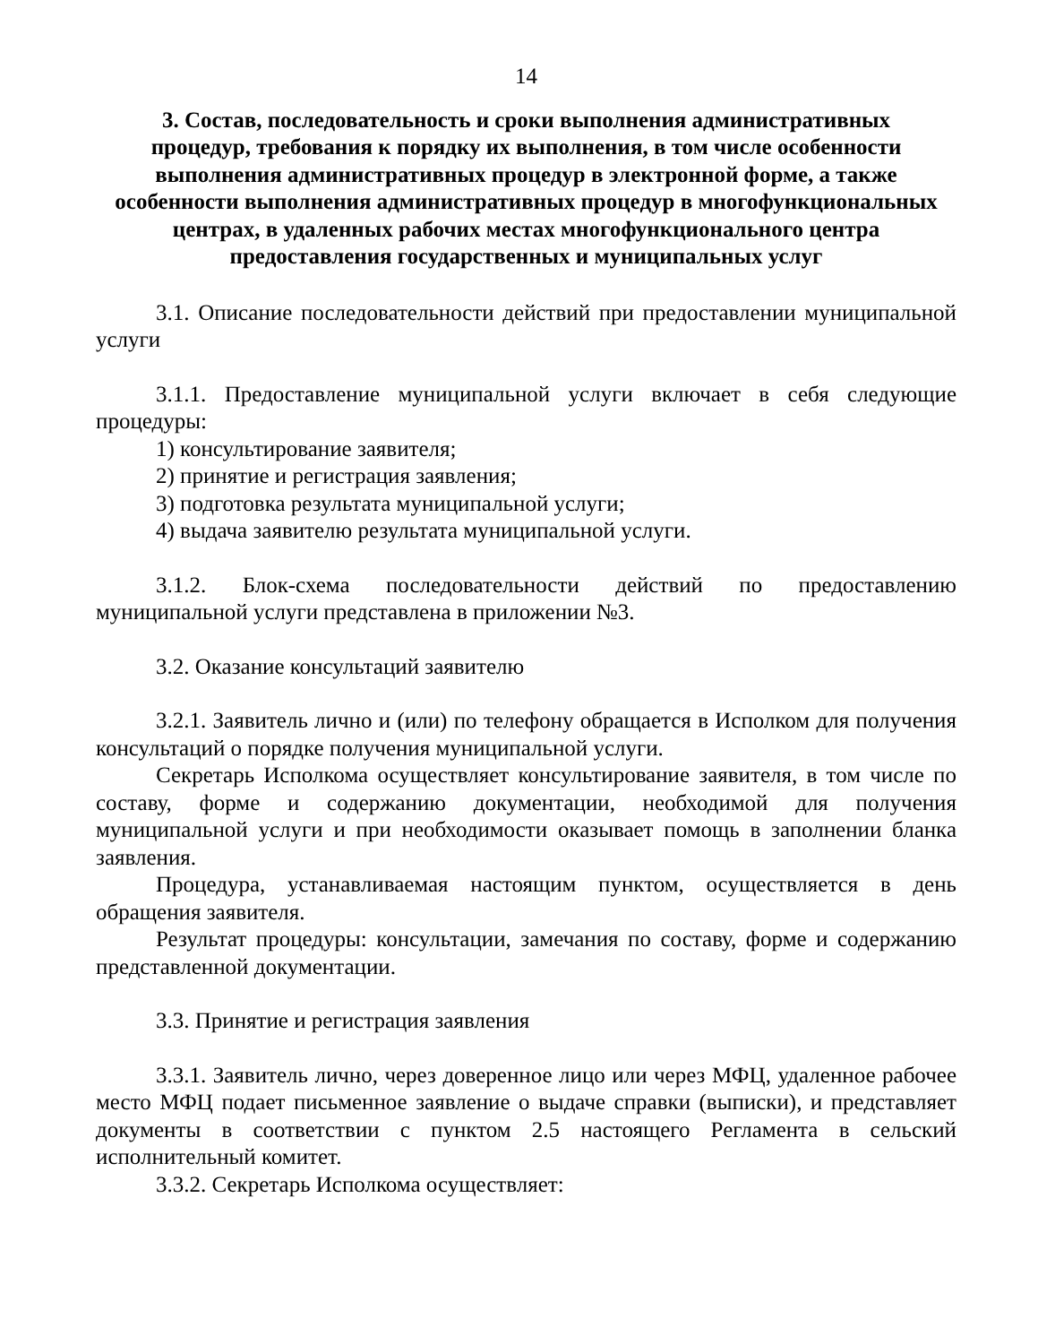14
3. Состав, последовательность и сроки выполнения административных процедур, требования к порядку их выполнения, в том числе особенности выполнения административных процедур в электронной форме, а также особенности выполнения административных процедур в многофункциональных центрах, в удаленных рабочих местах многофункционального центра предоставления государственных и муниципальных услуг
3.1. Описание последовательности действий при предоставлении муниципальной услуги
3.1.1. Предоставление муниципальной услуги включает в себя следующие процедуры:
1) консультирование заявителя;
2) принятие и регистрация заявления;
3) подготовка результата муниципальной услуги;
4) выдача заявителю результата муниципальной услуги.
3.1.2. Блок-схема последовательности действий по предоставлению муниципальной услуги представлена в приложении №3.
3.2. Оказание консультаций заявителю
3.2.1. Заявитель лично и (или) по телефону обращается в Исполком для получения консультаций о порядке получения муниципальной услуги.
Секретарь Исполкома осуществляет консультирование заявителя, в том числе по составу, форме и содержанию документации, необходимой для получения муниципальной услуги и при необходимости оказывает помощь в заполнении бланка заявления.
Процедура, устанавливаемая настоящим пунктом, осуществляется в день обращения заявителя.
Результат процедуры: консультации, замечания по составу, форме и содержанию представленной документации.
3.3. Принятие и регистрация заявления
3.3.1. Заявитель лично, через доверенное лицо или через МФЦ, удаленное рабочее место МФЦ подает письменное заявление о выдаче справки (выписки), и представляет документы в соответствии с пунктом 2.5 настоящего Регламента в сельский исполнительный комитет.
3.3.2. Секретарь Исполкома осуществляет: